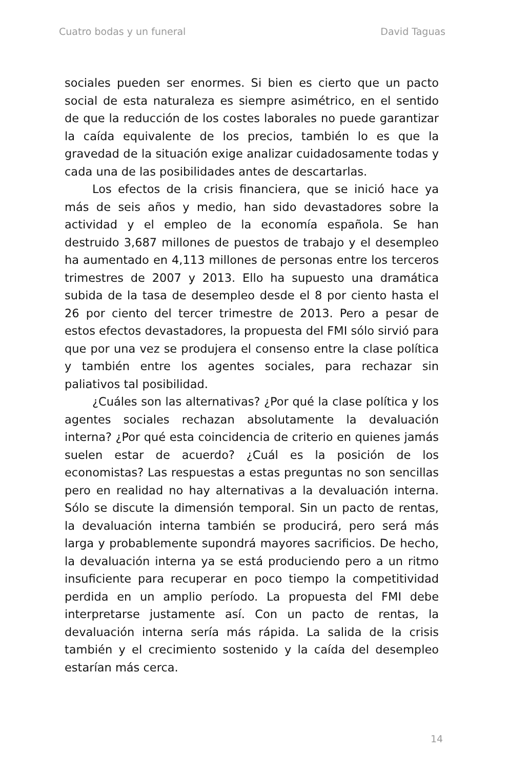Cuatro bodas y un funeral David Taguas
sociales pueden ser enormes. Si bien es cierto que un pacto social de esta naturaleza es siempre asimétrico, en el sentido de que la reducción de los costes laborales no puede garantizar la caída equivalente de los precios, también lo es que la gravedad de la situación exige analizar cuidadosamente todas y cada una de las posibilidades antes de descartarlas.
Los efectos de la crisis financiera, que se inició hace ya más de seis años y medio, han sido devastadores sobre la actividad y el empleo de la economía española. Se han destruido 3,687 millones de puestos de trabajo y el desempleo ha aumentado en 4,113 millones de personas entre los terceros trimestres de 2007 y 2013. Ello ha supuesto una dramática subida de la tasa de desempleo desde el 8 por ciento hasta el 26 por ciento del tercer trimestre de 2013. Pero a pesar de estos efectos devastadores, la propuesta del FMI sólo sirvió para que por una vez se produjera el consenso entre la clase política y también entre los agentes sociales, para rechazar sin paliativos tal posibilidad.
¿Cuáles son las alternativas? ¿Por qué la clase política y los agentes sociales rechazan absolutamente la devaluación interna? ¿Por qué esta coincidencia de criterio en quienes jamás suelen estar de acuerdo? ¿Cuál es la posición de los economistas? Las respuestas a estas preguntas no son sencillas pero en realidad no hay alternativas a la devaluación interna. Sólo se discute la dimensión temporal. Sin un pacto de rentas, la devaluación interna también se producirá, pero será más larga y probablemente supondrá mayores sacrificios. De hecho, la devaluación interna ya se está produciendo pero a un ritmo insuficiente para recuperar en poco tiempo la competitividad perdida en un amplio período. La propuesta del FMI debe interpretarse justamente así. Con un pacto de rentas, la devaluación interna sería más rápida. La salida de la crisis también y el crecimiento sostenido y la caída del desempleo estarían más cerca.
14